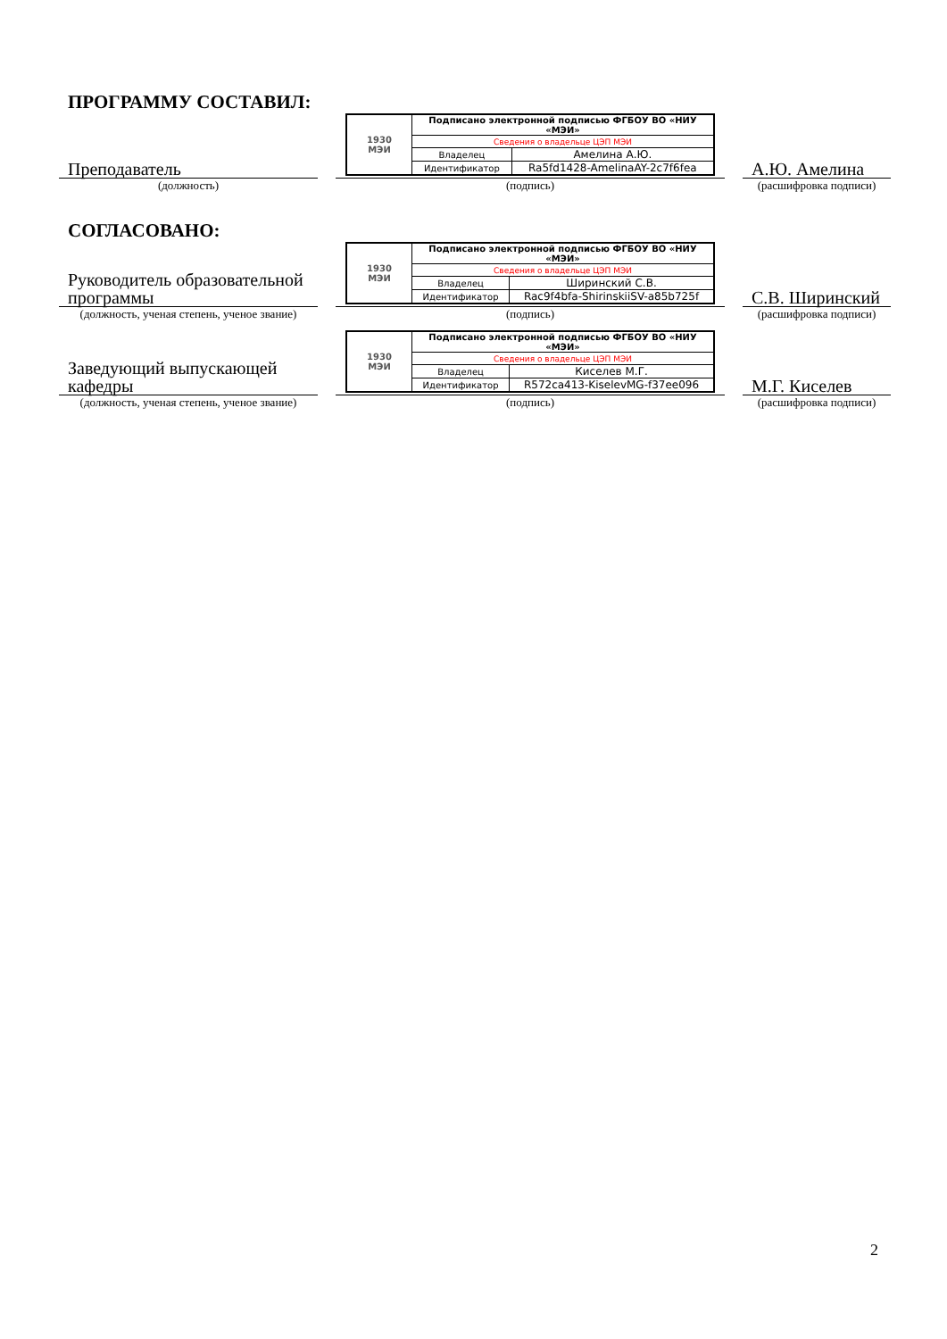ПРОГРАММУ СОСТАВИЛ:
Преподаватель
(должность)
| 1930 МЭИ | Подписано электронной подписью ФГБОУ ВО «НИУ «МЭИ» | |
| | Сведения о владельце ЦЭП МЭИ | |
| | Владелец | Амелина А.Ю. |
| | Идентификатор | Ra5fd1428-AmelinaAY-2c7f6fea |
(подпись)
А.Ю. Амелина
(расшифровка подписи)
СОГЛАСОВАНО:
Руководитель образовательной программы
(должность, ученая степень, ученое звание)
| 1930 МЭИ | Подписано электронной подписью ФГБОУ ВО «НИУ «МЭИ» | |
| | Сведения о владельце ЦЭП МЭИ | |
| | Владелец | Ширинский С.В. |
| | Идентификатор | Rac9f4bfa-ShirinskiiSV-a85b725f |
(подпись)
С.В. Ширинский
(расшифровка подписи)
Заведующий выпускающей кафедры
(должность, ученая степень, ученое звание)
| 1930 МЭИ | Подписано электронной подписью ФГБОУ ВО «НИУ «МЭИ» | |
| | Сведения о владельце ЦЭП МЭИ | |
| | Владелец | Киселев М.Г. |
| | Идентификатор | R572ca413-KiselevMG-f37ee096 |
(подпись)
М.Г. Киселев
(расшифровка подписи)
2